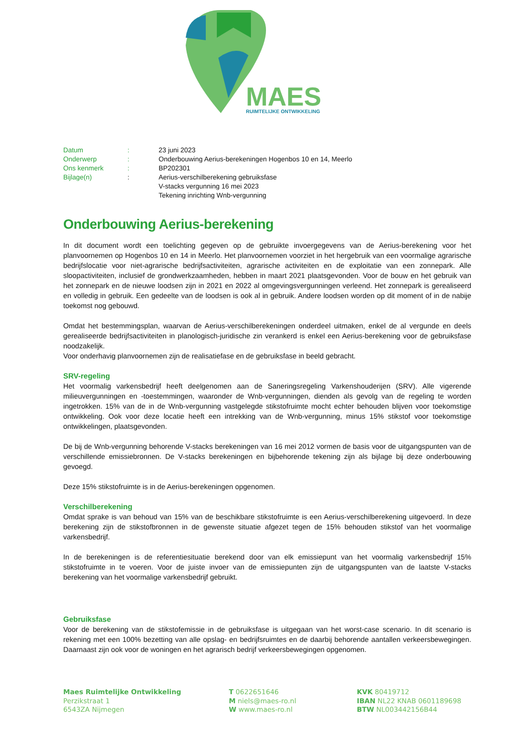MAES
RUIMTELIJKE ONTWIKKELING
| Datum | : | 23 juni 2023 |
| Onderwerp | : | Onderbouwing Aerius-berekeningen Hogenbos 10 en 14, Meerlo |
| Ons kenmerk | : | BP202301 |
| Bijlage(n) | : | Aerius-verschilberekening gebruiksfase V-stacks vergunning 16 mei 2023 Tekening inrichting Wnb-vergunning |
Onderbouwing Aerius-berekening
In dit document wordt een toelichting gegeven op de gebruikte invoergegevens van de Aerius-berekening voor het planvoornemen op Hogenbos 10 en 14 in Meerlo. Het planvoornemen voorziet in het hergebruik van een voormalige agrarische bedrijfslocatie voor niet-agrarische bedrijfsactiviteiten, agrarische activiteiten en de exploitatie van een zonnepark. Alle sloopactiviteiten, inclusief de grondwerkzaamheden, hebben in maart 2021 plaatsgevonden. Voor de bouw en het gebruik van het zonnepark en de nieuwe loodsen zijn in 2021 en 2022 al omgevingsvergunningen verleend. Het zonnepark is gerealiseerd en volledig in gebruik. Een gedeelte van de loodsen is ook al in gebruik. Andere loodsen worden op dit moment of in de nabije toekomst nog gebouwd.
Omdat het bestemmingsplan, waarvan de Aerius-verschilberekeningen onderdeel uitmaken, enkel de al vergunde en deels gerealiseerde bedrijfsactiviteiten in planologisch-juridische zin verankerd is enkel een Aerius-berekening voor de gebruiksfase noodzakelijk.
Voor onderhavig planvoornemen zijn de realisatiefase en de gebruiksfase in beeld gebracht.
SRV-regeling
Het voormalig varkensbedrijf heeft deelgenomen aan de Saneringsregeling Varkenshouderijen (SRV). Alle vigerende milieuvergunningen en -toestemmingen, waaronder de Wnb-vergunningen, dienden als gevolg van de regeling te worden ingetrokken. 15% van de in de Wnb-vergunning vastgelegde stikstofruimte mocht echter behouden blijven voor toekomstige ontwikkeling. Ook voor deze locatie heeft een intrekking van de Wnb-vergunning, minus 15% stikstof voor toekomstige ontwikkelingen, plaatsgevonden.
De bij de Wnb-vergunning behorende V-stacks berekeningen van 16 mei 2012 vormen de basis voor de uitgangspunten van de verschillende emissiebronnen. De V-stacks berekeningen en bijbehorende tekening zijn als bijlage bij deze onderbouwing gevoegd.
Deze 15% stikstofruimte is in de Aerius-berekeningen opgenomen.
Verschilberekening
Omdat sprake is van behoud van 15% van de beschikbare stikstofruimte is een Aerius-verschilberekening uitgevoerd. In deze berekening zijn de stikstofbronnen in de gewenste situatie afgezet tegen de 15% behouden stikstof van het voormalige varkensbedrijf.
In de berekeningen is de referentiesituatie berekend door van elk emissiepunt van het voormalig varkensbedrijf 15% stikstofruimte in te voeren. Voor de juiste invoer van de emissiepunten zijn de uitgangspunten van de laatste V-stacks berekening van het voormalige varkensbedrijf gebruikt.
Gebruiksfase
Voor de berekening van de stikstofemissie in de gebruiksfase is uitgegaan van het worst-case scenario. In dit scenario is rekening met een 100% bezetting van alle opslag- en bedrijfsruimtes en de daarbij behorende aantallen verkeersbewegingen. Daarnaast zijn ook voor de woningen en het agrarisch bedrijf verkeersbewegingen opgenomen.
Maes Ruimtelijke Ontwikkeling
Perzikstraat 1
6543ZA Nijmegen
T 0622651646
M niels@maes-ro.nl
W www.maes-ro.nl
KVK 80419712
IBAN NL22 KNAB 0601189698
BTW NL003442156B44